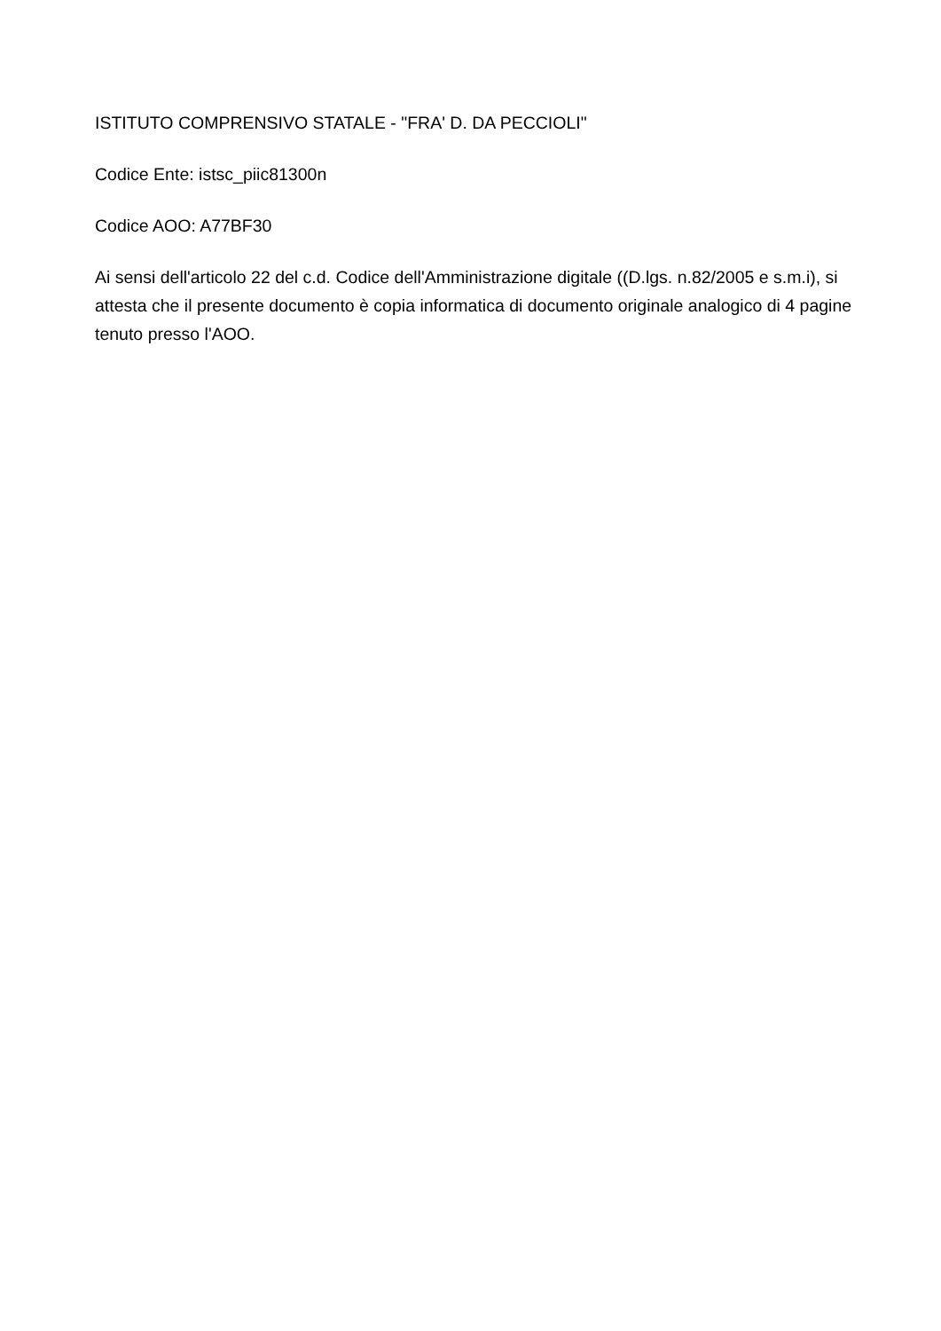ISTITUTO COMPRENSIVO STATALE - "FRA' D. DA PECCIOLI"
Codice Ente: istsc_piic81300n
Codice AOO: A77BF30
Ai sensi dell'articolo 22 del c.d. Codice dell'Amministrazione digitale ((D.lgs. n.82/2005 e s.m.i), si attesta che il presente documento è copia informatica di documento originale analogico di 4 pagine tenuto presso l'AOO.